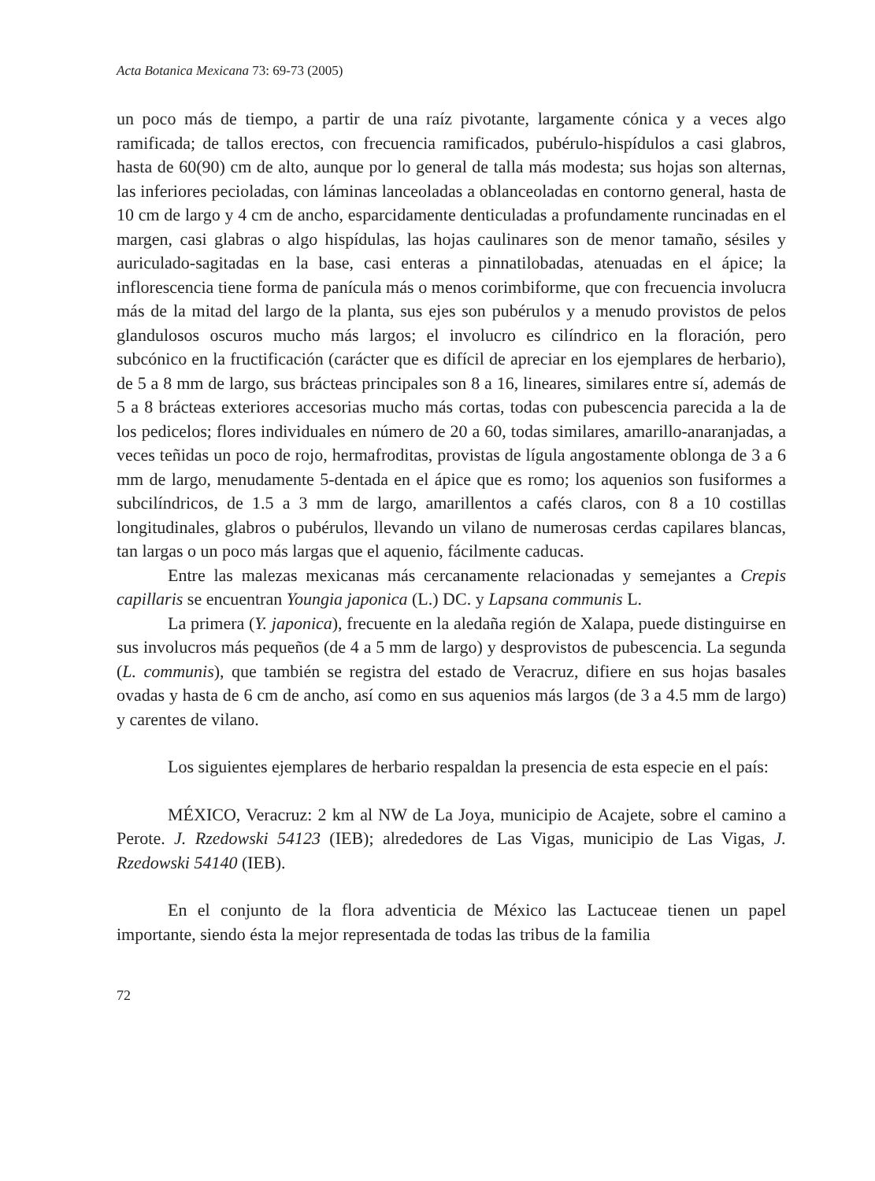Acta Botanica Mexicana 73: 69-73 (2005)
un poco más de tiempo, a partir de una raíz pivotante, largamente cónica y a veces algo ramificada; de tallos erectos, con frecuencia ramificados, pubérulo-hispídulos a casi glabros, hasta de 60(90) cm de alto, aunque por lo general de talla más modesta; sus hojas son alternas, las inferiores pecioladas, con láminas lanceoladas a oblanceoladas en contorno general, hasta de 10 cm de largo y 4 cm de ancho, esparcidamente denticuladas a profundamente runcinadas en el margen, casi glabras o algo hispídulas, las hojas caulinares son de menor tamaño, sésiles y auriculado-sagitadas en la base, casi enteras a pinnatilobadas, atenuadas en el ápice; la inflorescencia tiene forma de panícula más o menos corimbiforme, que con frecuencia involucra más de la mitad del largo de la planta, sus ejes son pubérulos y a menudo provistos de pelos glandulosos oscuros mucho más largos; el involucro es cilíndrico en la floración, pero subcónico en la fructificación (carácter que es difícil de apreciar en los ejemplares de herbario), de 5 a 8 mm de largo, sus brácteas principales son 8 a 16, lineares, similares entre sí, además de 5 a 8 brácteas exteriores accesorias mucho más cortas, todas con pubescencia parecida a la de los pedicelos; flores individuales en número de 20 a 60, todas similares, amarillo-anaranjadas, a veces teñidas un poco de rojo, hermafroditas, provistas de lígula angostamente oblonga de 3 a 6 mm de largo, menudamente 5-dentada en el ápice que es romo; los aquenios son fusiformes a subcilíndricos, de 1.5 a 3 mm de largo, amarillentos a cafés claros, con 8 a 10 costillas longitudinales, glabros o pubérulos, llevando un vilano de numerosas cerdas capilares blancas, tan largas o un poco más largas que el aquenio, fácilmente caducas.
Entre las malezas mexicanas más cercanamente relacionadas y semejantes a Crepis capillaris se encuentran Youngia japonica (L.) DC. y Lapsana communis L.
La primera (Y. japonica), frecuente en la aledaña región de Xalapa, puede distinguirse en sus involucros más pequeños (de 4 a 5 mm de largo) y desprovistos de pubescencia. La segunda (L. communis), que también se registra del estado de Veracruz, difiere en sus hojas basales ovadas y hasta de 6 cm de ancho, así como en sus aquenios más largos (de 3 a 4.5 mm de largo) y carentes de vilano.
Los siguientes ejemplares de herbario respaldan la presencia de esta especie en el país:
MÉXICO, Veracruz: 2 km al NW de La Joya, municipio de Acajete, sobre el camino a Perote. J. Rzedowski 54123 (IEB); alrededores de Las Vigas, municipio de Las Vigas, J. Rzedowski 54140 (IEB).
En el conjunto de la flora adventicia de México las Lactuceae tienen un papel importante, siendo ésta la mejor representada de todas las tribus de la familia
72